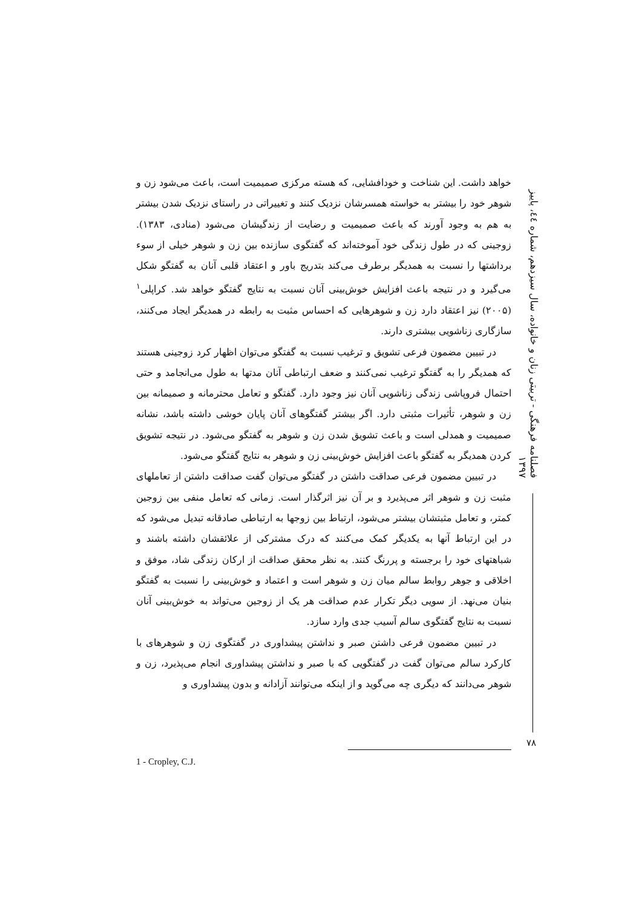فصلنامه فرهنگی - تربیتی زنان و خانواده، سال سیزدهم، شماره ٤٤، پاییز ۱۳۹۷
خواهد داشت. این شناخت و خودافشایی، که هسته مرکزی صمیمیت است، باعث می‌شود زن و شوهر خود را بیشتر به خواسته همسرشان نزدیک کنند و تغییراتی در راستای نزدیک شدن بیشتر به هم به وجود آورند که باعث صمیمیت و رضایت از زندگیشان می‌شود (منادی، ۱۳۸۳). زوجینی که در طول زندگی خود آموخته‌اند که گفتگوی سازنده بین زن و شوهر خیلی از سوء برداشتها را نسبت به همدیگر برطرف می‌کند بتدریج باور و اعتقاد قلبی آنان به گفتگو شکل می‌گیرد و در نتیجه باعث افزایش خوش‌بینی آنان نسبت به نتایج گفتگو خواهد شد. کراپلی<sup>۱</sup> (۲۰۰۵) نیز اعتقاد دارد زن و شوهرهایی که احساس مثبت به رابطه در همدیگر ایجاد می‌کنند، سازگاری زناشویی بیشتری دارند.
در تبیین مضمون فرعی تشویق و ترغیب نسبت به گفتگو می‌توان اظهار کرد زوجینی هستند که همدیگر را به گفتگو ترغیب نمی‌کنند و ضعف ارتباطی آنان مدتها به طول می‌انجامد و حتی احتمال فروپاشی زندگی زناشویی آنان نیز وجود دارد. گفتگو و تعامل محترمانه و صمیمانه بین زن و شوهر، تأثیرات مثبتی دارد. اگر بیشتر گفتگوهای آنان پایان خوشی داشته باشد، نشانه صمیمیت و همدلی است و باعث تشویق شدن زن و شوهر به گفتگو می‌شود. در نتیجه تشویق کردن همدیگر به گفتگو باعث افزایش خوش‌بینی زن و شوهر به نتایج گفتگو می‌شود.
در تبیین مضمون فرعی صداقت داشتن در گفتگو می‌توان گفت صداقت داشتن از تعاملهای مثبت زن و شوهر اثر می‌پذیرد و بر آن نیز اثرگذار است. زمانی که تعامل منفی بین زوجین کمتر، و تعامل مثبتشان بیشتر می‌شود، ارتباط بین زوجها به ارتباطی صادقانه تبدیل می‌شود که در این ارتباط آنها به یکدیگر کمک می‌کنند که درک مشترکی از علائقشان داشته باشند و شباهتهای خود را برجسته و پررنگ کنند. به نظر محقق صداقت از ارکان زندگی شاد، موفق و اخلاقی و جوهر روابط سالم میان زن و شوهر است و اعتماد و خوش‌بینی را نسبت به گفتگو بنیان می‌نهد. از سویی دیگر تکرار عدم صداقت هر یک از زوجین می‌تواند به خوش‌بینی آنان نسبت به نتایج گفتگوی سالم آسیب جدی وارد سازد.
در تبیین مضمون فرعی داشتن صبر و نداشتن پیشداوری در گفتگوی زن و شوهرهای با کارکرد سالم می‌توان گفت در گفتگویی که با صبر و نداشتن پیشداوری انجام می‌پذیرد، زن و شوهر می‌دانند که دیگری چه می‌گوید و از اینکه می‌توانند آزادانه و بدون پیشداوری و
۷۸
1 - Cropley, C.J.